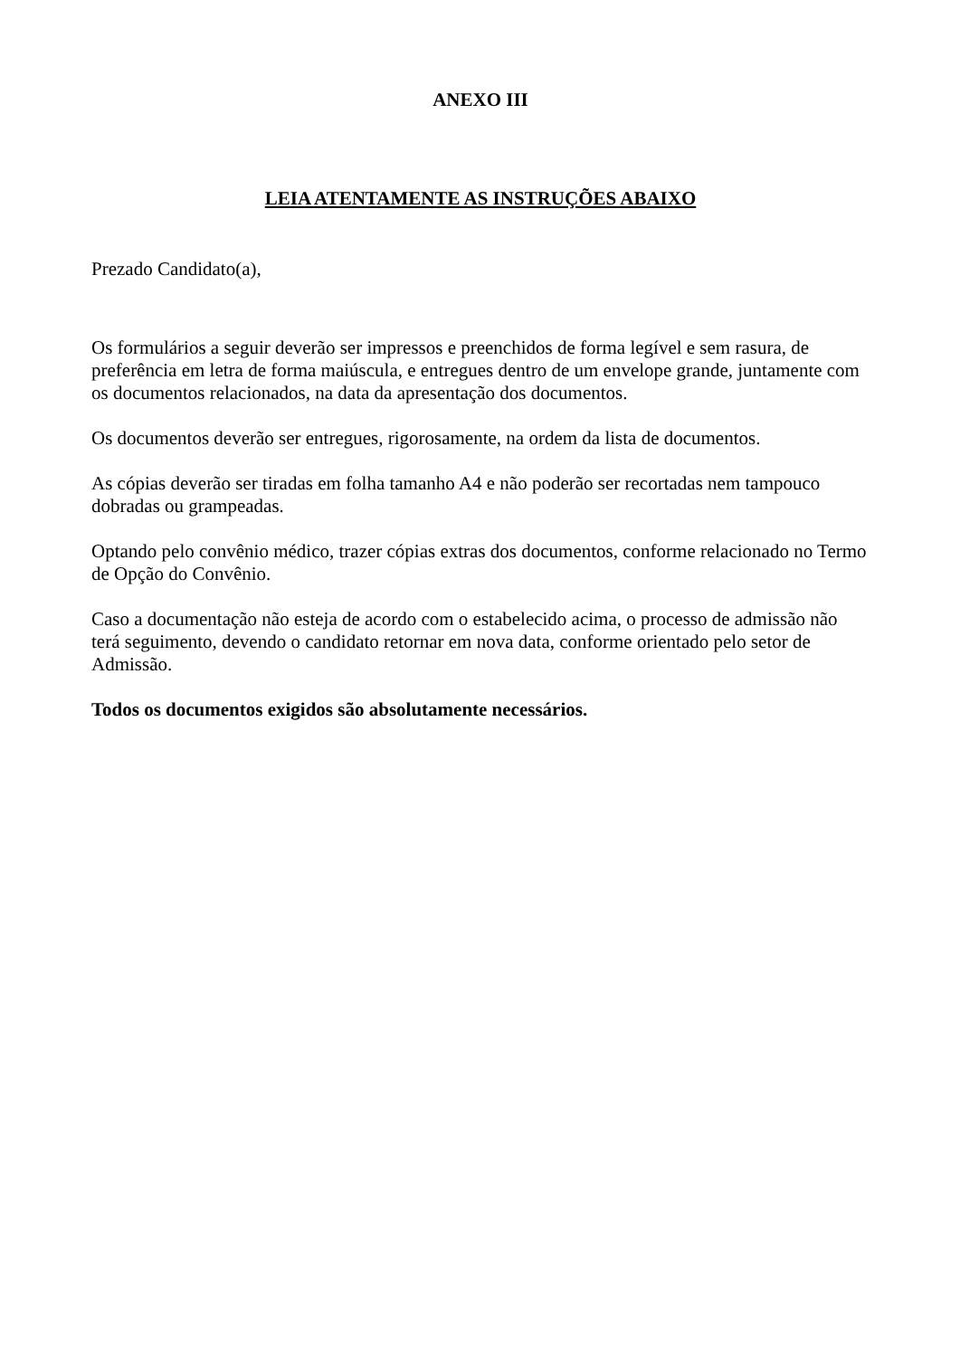ANEXO III
LEIA ATENTAMENTE AS INSTRUÇÕES ABAIXO
Prezado Candidato(a),
Os formulários a seguir deverão ser impressos e preenchidos de forma legível e sem rasura, de preferência em letra de forma maiúscula, e entregues dentro de um envelope grande, juntamente com os documentos relacionados, na data da apresentação dos documentos.
Os documentos deverão ser entregues, rigorosamente, na ordem da lista de documentos.
As cópias deverão ser tiradas em folha tamanho A4 e não poderão ser recortadas nem tampouco dobradas ou grampeadas.
Optando pelo convênio médico, trazer cópias extras dos documentos, conforme relacionado no Termo de Opção do Convênio.
Caso a documentação não esteja de acordo com o estabelecido acima, o processo de admissão não terá seguimento, devendo o candidato retornar em nova data, conforme orientado pelo setor de Admissão.
Todos os documentos exigidos são absolutamente necessários.